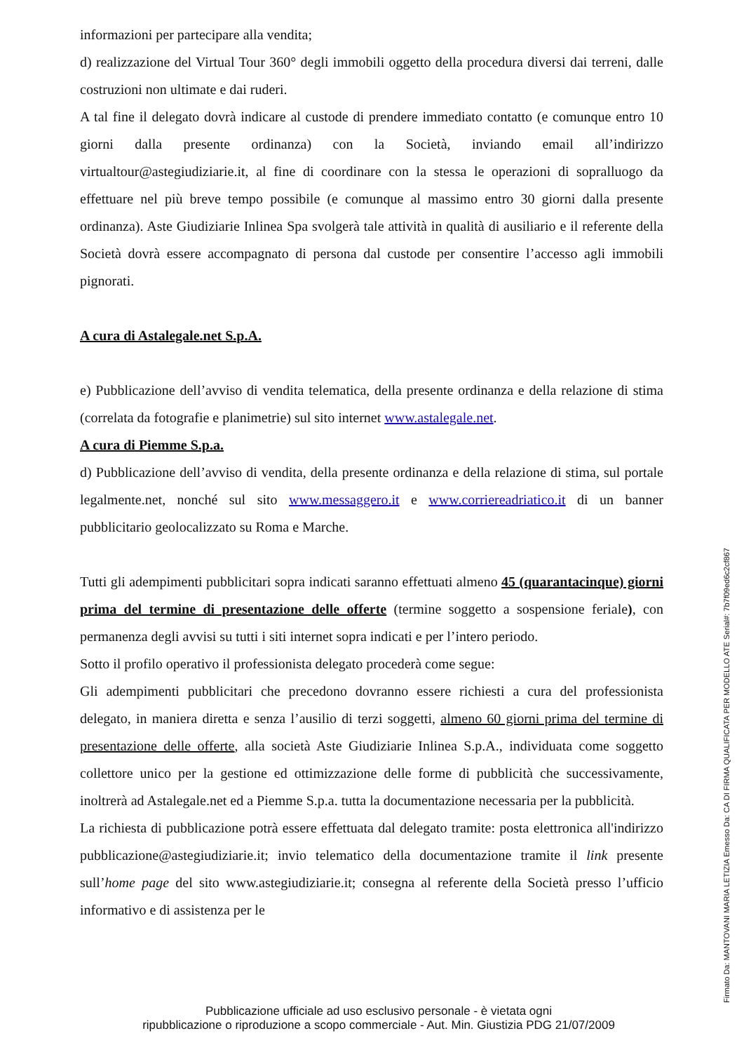informazioni per partecipare alla vendita;
d) realizzazione del Virtual Tour 360° degli immobili oggetto della procedura diversi dai terreni, dalle costruzioni non ultimate e dai ruderi.
A tal fine il delegato dovrà indicare al custode di prendere immediato contatto (e comunque entro 10 giorni dalla presente ordinanza) con la Società, inviando email all’indirizzo virtualtour@astegiudiziarie.it, al fine di coordinare con la stessa le operazioni di sopralluogo da effettuare nel più breve tempo possibile (e comunque al massimo entro 30 giorni dalla presente ordinanza). Aste Giudiziarie Inlinea Spa svolgerà tale attività in qualità di ausiliario e il referente della Società dovrà essere accompagnato di persona dal custode per consentire l’accesso agli immobili pignorati.
A cura di Astalegale.net S.p.A.
e) Pubblicazione dell’avviso di vendita telematica, della presente ordinanza e della relazione di stima (correlata da fotografie e planimetrie) sul sito internet www.astalegale.net.
A cura di Piemme S.p.a.
d) Pubblicazione dell’avviso di vendita, della presente ordinanza e della relazione di stima, sul portale legalmente.net, nonché sul sito www.messaggero.it e www.corriereadriatico.it di un banner pubblicitario geolocalizzato su Roma e Marche.
Tutti gli adempimenti pubblicitari sopra indicati saranno effettuati almeno 45 (quarantacinque) giorni prima del termine di presentazione delle offerte (termine soggetto a sospensione feriale), con permanenza degli avvisi su tutti i siti internet sopra indicati e per l’intero periodo.
Sotto il profilo operativo il professionista delegato procederà come segue:
Gli adempimenti pubblicitari che precedono dovranno essere richiesti a cura del professionista delegato, in maniera diretta e senza l’ausilio di terzi soggetti, almeno 60 giorni prima del termine di presentazione delle offerte, alla società Aste Giudiziarie Inlinea S.p.A., individuata come soggetto collettore unico per la gestione ed ottimizzazione delle forme di pubblicità che successivamente, inoltrerà ad Astalegale.net ed a Piemme S.p.a. tutta la documentazione necessaria per la pubblicità.
La richiesta di pubblicazione potrà essere effettuata dal delegato tramite: posta elettronica all'indirizzo pubblicazione@astegiudiziarie.it; invio telematico della documentazione tramite il link presente sull’home page del sito www.astegiudiziarie.it; consegna al referente della Società presso l’ufficio informativo e di assistenza per le
Pubblicazione ufficiale ad uso esclusivo personale - è vietata ogni
ripubblicazione o riproduzione a scopo commerciale - Aut. Min. Giustizia PDG 21/07/2009
Firmato Da: MANTOVANI MARIA LETIZIA Emesso Da: CA DI FIRMA QUALIFICATA PER MODELLO ATE Serial#: 7b7f09ed6c2cf867